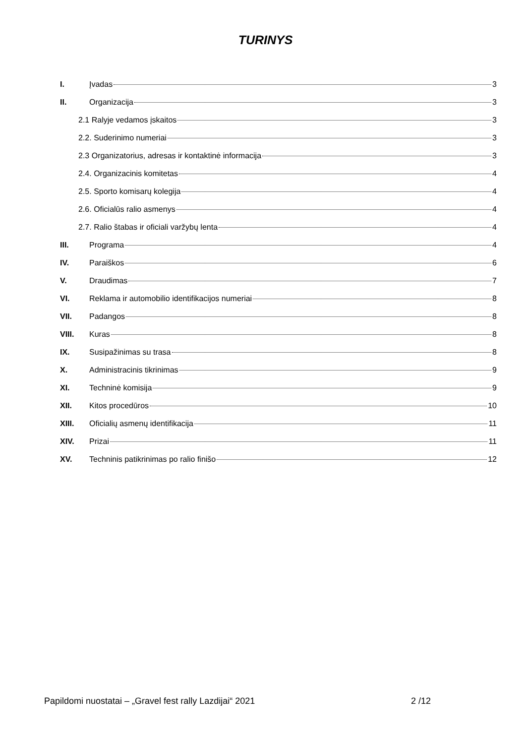TURINYS
I. Įvadas 3
II. Organizacija 3
2.1 Ralyje vedamos įskaitos 3
2.2. Suderinimo numeriai 3
2.3 Organizatorius, adresas ir kontaktinė informacija 3
2.4. Organizacinis komitetas 4
2.5. Sporto komisarų kolegija 4
2.6. Oficialūs ralio asmenys 4
2.7. Ralio štabas ir oficiali varžybų lenta 4
III. Programa 4
IV. Paraiškos 6
V. Draudimas 7
VI. Reklama ir automobilio identifikacijos numeriai 8
VII. Padangos 8
VIII. Kuras 8
IX. Susipažinimas su trasa 8
X. Administracinis tikrinimas 9
XI. Techninė komisija 9
XII. Kitos procedūros 10
XIII. Oficialių asmenų identifikacija 11
XIV. Prizai 11
XV. Techninis patikrinimas po ralio finišo 12
Papildomi nuostatai – „Gravel fest rally Lazdijai“ 2021 2 /12